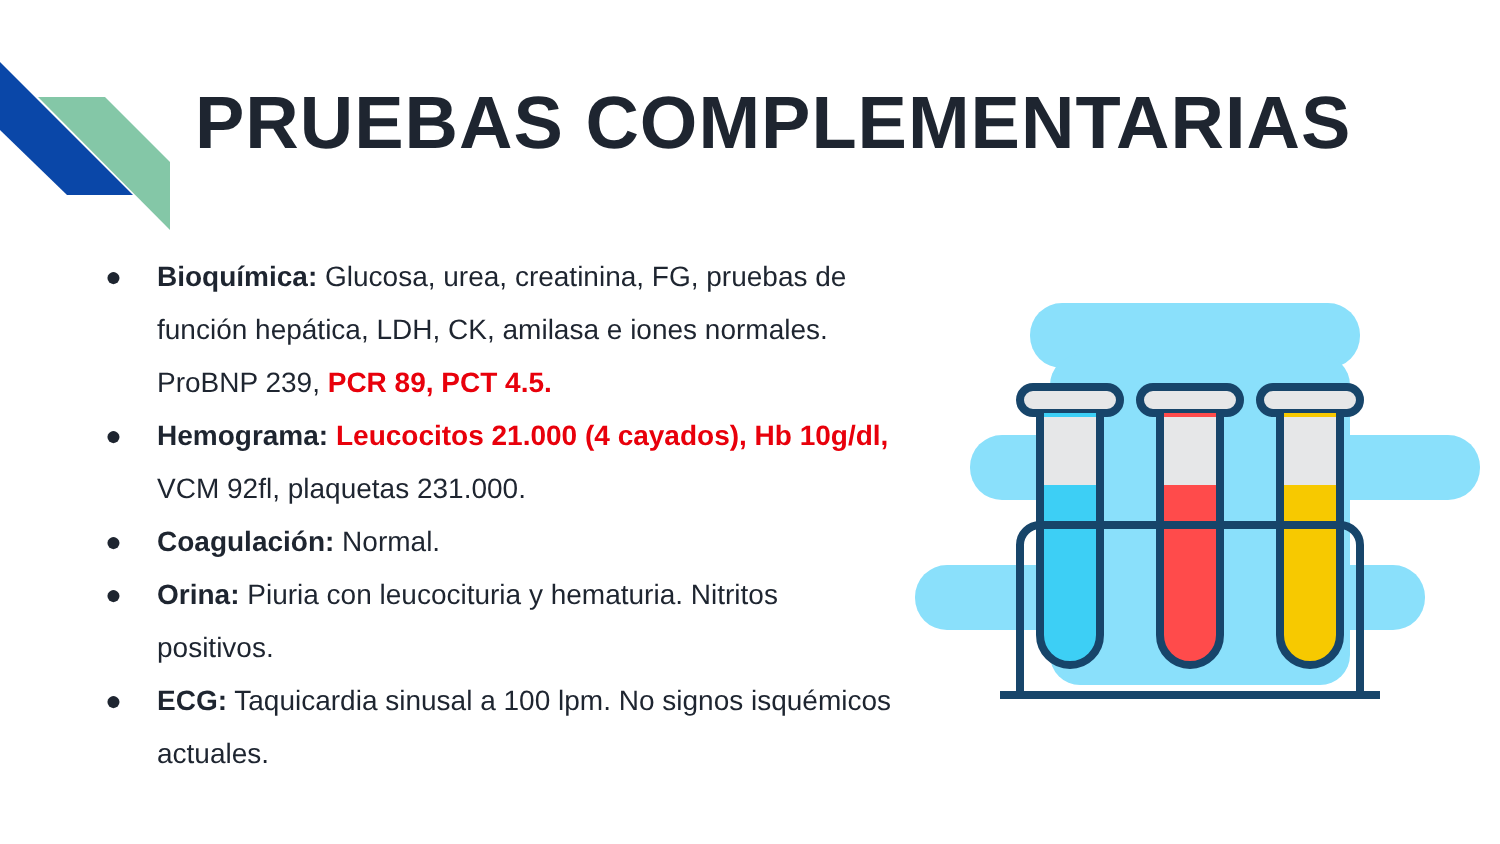PRUEBAS COMPLEMENTARIAS
● Bioquímica: Glucosa, urea, creatinina, FG, pruebas de función hepática, LDH, CK, amilasa e iones normales. ProBNP 239, PCR 89, PCT 4.5.
● Hemograma: Leucocitos 21.000 (4 cayados), Hb 10g/dl, VCM 92fl, plaquetas 231.000.
● Coagulación: Normal.
● Orina: Piuria con leucocituria y hematuria. Nitritos positivos.
● ECG: Taquicardia sinusal a 100 lpm. No signos isquémicos actuales.